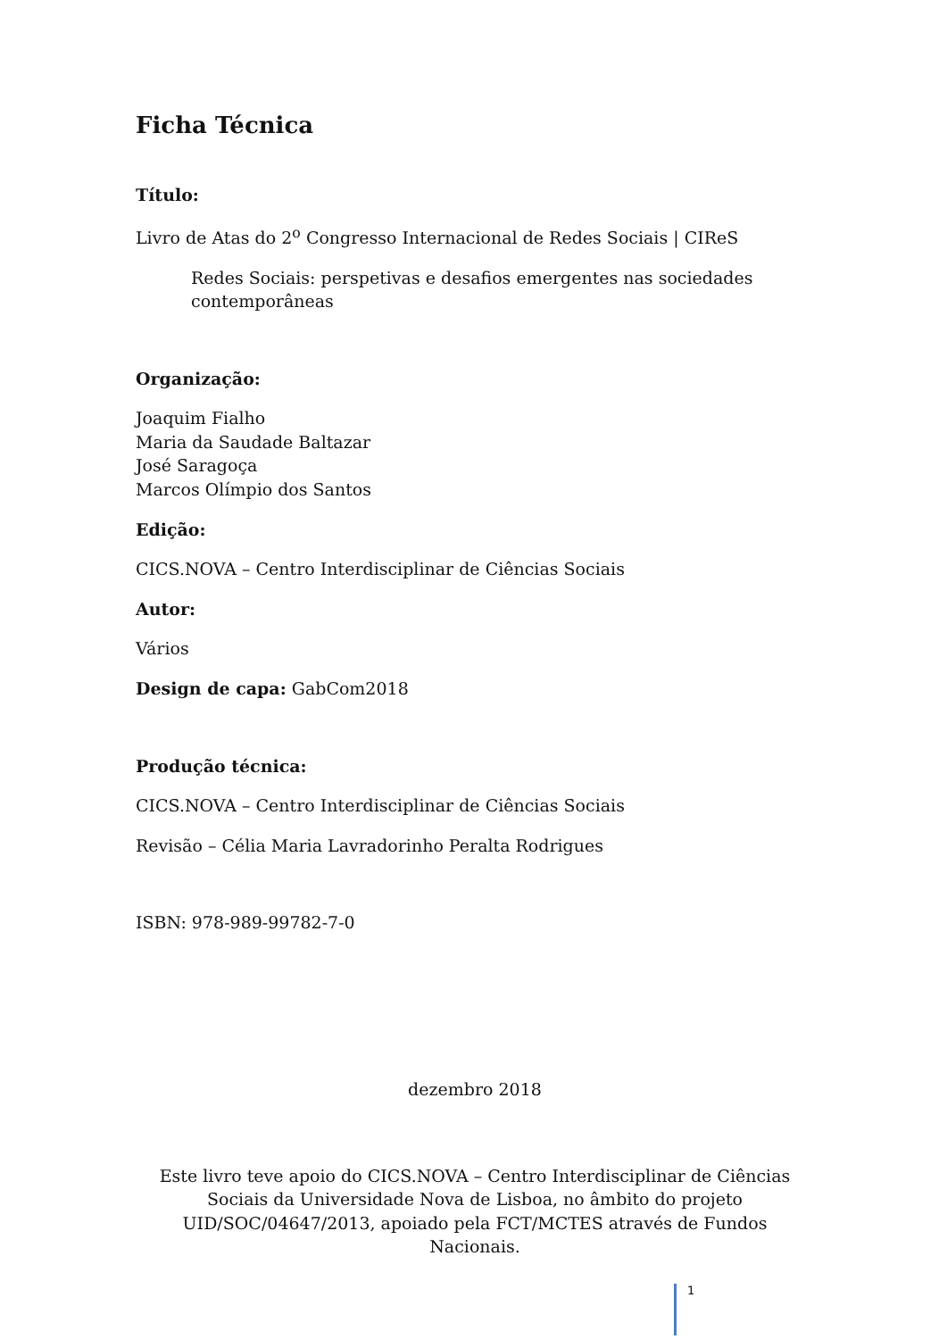Ficha Técnica
Título:
Livro de Atas do 2<sup>o</sup> Congresso Internacional de Redes Sociais | CIReS
Redes Sociais: perspetivas e desafios emergentes nas sociedades contemporâneas
Organização:
Joaquim Fialho
Maria da Saudade Baltazar
José Saragoça
Marcos Olímpio dos Santos
Edição:
CICS.NOVA – Centro Interdisciplinar de Ciências Sociais
Autor:
Vários
Design de capa: GabCom2018
Produção técnica:
CICS.NOVA – Centro Interdisciplinar de Ciências Sociais
Revisão – Célia Maria Lavradorinho Peralta Rodrigues
ISBN: 978-989-99782-7-0
dezembro 2018
Este livro teve apoio do CICS.NOVA – Centro Interdisciplinar de Ciências Sociais da Universidade Nova de Lisboa, no âmbito do projeto UID/SOC/04647/2013, apoiado pela FCT/MCTES através de Fundos Nacionais.
1